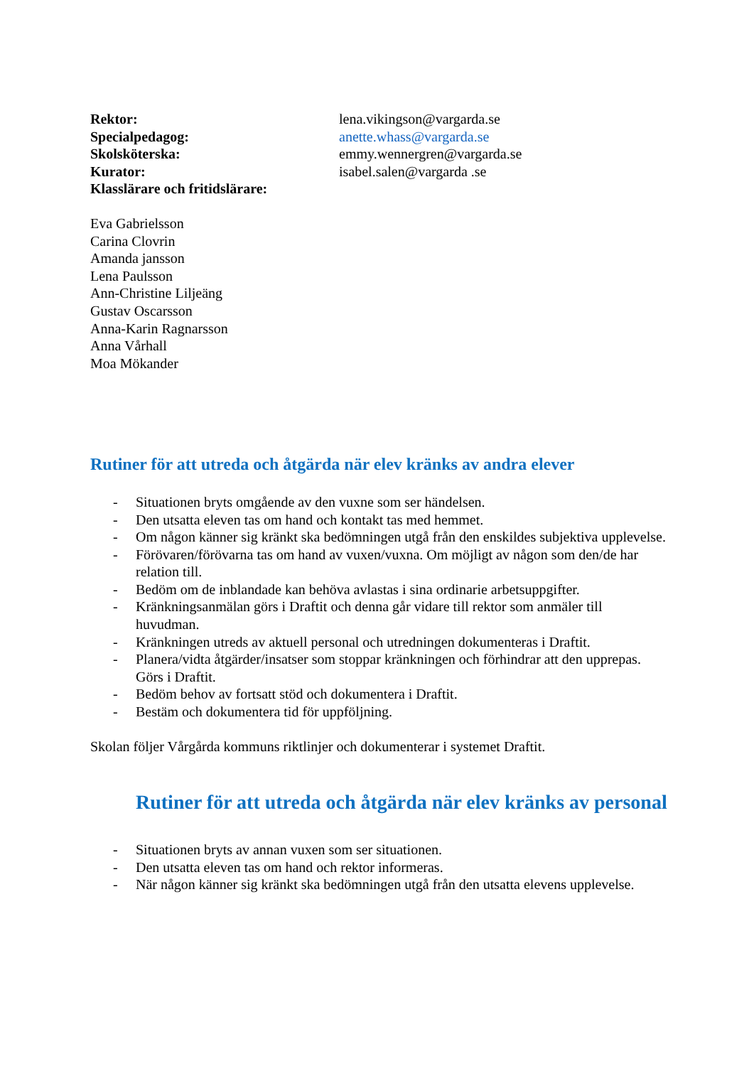Rektor: lena.vikingson@vargarda.se
Specialpedagog: anette.whass@vargarda.se
Skolsköterska: emmy.wennergren@vargarda.se
Kurator: isabel.salen@vargarda .se
Klasslärare och fritidslärare:
Eva Gabrielsson
Carina Clovrin
Amanda jansson
Lena Paulsson
Ann-Christine Liljeäng
Gustav Oscarsson
Anna-Karin Ragnarsson
Anna Vårhall
Moa Mökander
Rutiner för att utreda och åtgärda när elev kränks av andra elever
- Situationen bryts omgående av den vuxne som ser händelsen.
- Den utsatta eleven tas om hand och kontakt tas med hemmet.
- Om någon känner sig kränkt ska bedömningen utgå från den enskildes subjektiva upplevelse.
- Förövaren/förövarna tas om hand av vuxen/vuxna. Om möjligt av någon som den/de har relation till.
- Bedöm om de inblandade kan behöva avlastas i sina ordinarie arbetsuppgifter.
- Kränkningsanmälan görs i Draftit och denna går vidare till rektor som anmäler till huvudman.
- Kränkningen utreds av aktuell personal och utredningen dokumenteras i Draftit.
- Planera/vidta åtgärder/insatser som stoppar kränkningen och förhindrar att den upprepas. Görs i Draftit.
- Bedöm behov av fortsatt stöd och dokumentera i Draftit.
- Bestäm och dokumentera tid för uppföljning.
Skolan följer Vårgårda kommuns riktlinjer och dokumenterar i systemet Draftit.
Rutiner för att utreda och åtgärda när elev kränks av personal
- Situationen bryts av annan vuxen som ser situationen.
- Den utsatta eleven tas om hand och rektor informeras.
- När någon känner sig kränkt ska bedömningen utgå från den utsatta elevens upplevelse.